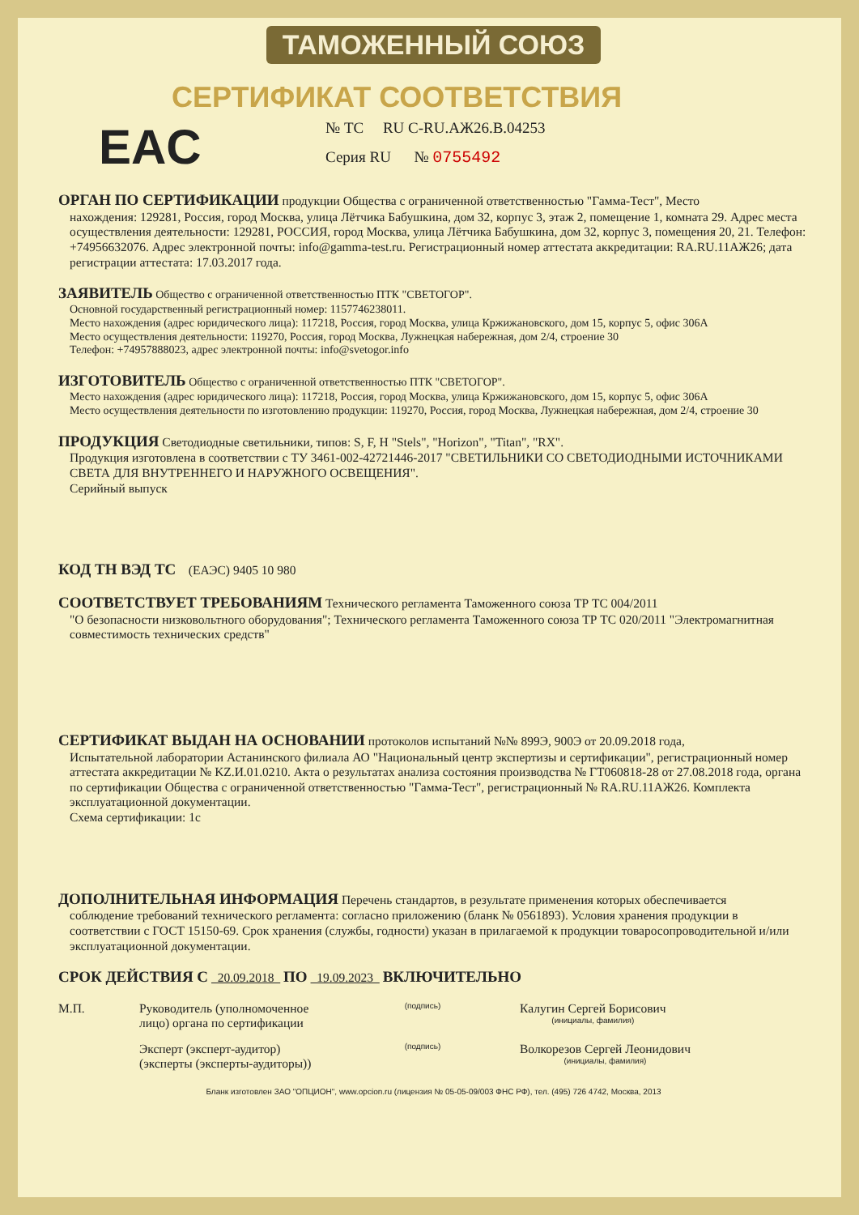ТАМОЖЕННЫЙ СОЮЗ
СЕРТИФИКАТ СООТВЕТСТВИЯ
EAC
№ ТС RU C-RU.АЖ26.В.04253
Серия RU № 0755492
ОРГАН ПО СЕРТИФИКАЦИИ продукции Общества с ограниченной ответственностью "Гамма-Тест", Место
нахождения: 129281, Россия, город Москва, улица Лётчика Бабушкина, дом 32, корпус 3, этаж 2, помещение 1, комната 29. Адрес места осуществления деятельности: 129281, РОССИЯ, город Москва, улица Лётчика Бабушкина, дом 32, корпус 3, помещения 20, 21. Телефон: +74956632076. Адрес электронной почты: info@gamma-test.ru. Регистрационный номер аттестата аккредитации: RA.RU.11АЖ26; дата регистрации аттестата: 17.03.2017 года.
ЗАЯВИТЕЛЬ Общество с ограниченной ответственностью ПТК "СВЕТОГОР".
Основной государственный регистрационный номер: 1157746238011.
Место нахождения (адрес юридического лица): 117218, Россия, город Москва, улица Кржижановского, дом 15, корпус 5, офис 306А
Место осуществления деятельности: 119270, Россия, город Москва, Лужнецкая набережная, дом 2/4, строение 30
Телефон: +74957888023, адрес электронной почты: info@svetogor.info
ИЗГОТОВИТЕЛЬ Общество с ограниченной ответственностью ПТК "СВЕТОГОР".
Место нахождения (адрес юридического лица): 117218, Россия, город Москва, улица Кржижановского, дом 15, корпус 5, офис 306А
Место осуществления деятельности по изготовлению продукции: 119270, Россия, город Москва, Лужнецкая набережная, дом 2/4, строение 30
ПРОДУКЦИЯ Светодиодные светильники, типов: S, F, H "Stels", "Horizon", "Titan", "RX".
Продукция изготовлена в соответствии с ТУ 3461-002-42721446-2017 "СВЕТИЛЬНИКИ СО СВЕТОДИОДНЫМИ ИСТОЧНИКАМИ СВЕТА ДЛЯ ВНУТРЕННЕГО И НАРУЖНОГО ОСВЕЩЕНИЯ".
Серийный выпуск
КОД ТН ВЭД ТС (ЕАЭС) 9405 10 980
СООТВЕТСТВУЕТ ТРЕБОВАНИЯМ Технического регламента Таможенного союза ТР ТС 004/2011
"О безопасности низковольтного оборудования"; Технического регламента Таможенного союза ТР ТС 020/2011 "Электромагнитная совместимость технических средств"
СЕРТИФИКАТ ВЫДАН НА ОСНОВАНИИ протоколов испытаний №№ 899Э, 900Э от 20.09.2018 года,
Испытательной лаборатории Астанинского филиала АО "Национальный центр экспертизы и сертификации", регистрационный номер аттестата аккредитации № KZ.И.01.0210. Акта о результатах анализа состояния производства № ГТ060818-28 от 27.08.2018 года, органа по сертификации Общества с ограниченной ответственностью "Гамма-Тест", регистрационный № RA.RU.11АЖ26. Комплекта эксплуатационной документации.
Схема сертификации: 1с
ДОПОЛНИТЕЛЬНАЯ ИНФОРМАЦИЯ Перечень стандартов, в результате применения которых обеспечивается
соблюдение требований технического регламента: согласно приложению (бланк № 0561893). Условия хранения продукции в соответствии с ГОСТ 15150-69. Срок хранения (службы, годности) указан в прилагаемой к продукции товаросопроводительной и/или эксплуатационной документации.
СРОК ДЕЙСТВИЯ С 20.09.2018 ПО 19.09.2023 ВКЛЮЧИТЕЛЬНО
М.П. Руководитель (уполномоченное лицо) органа по сертификации
(подпись)
Калугин Сергей Борисович
(инициалы, фамилия)
Эксперт (эксперт-аудитор) (эксперты (эксперты-аудиторы))
(подпись)
Волкорезов Сергей Леонидович
(инициалы, фамилия)
Бланк изготовлен ЗАО "ОПЦИОН", www.opcion.ru (лицензия № 05-05-09/003 ФНС РФ), тел. (495) 726 4742, Москва, 2013